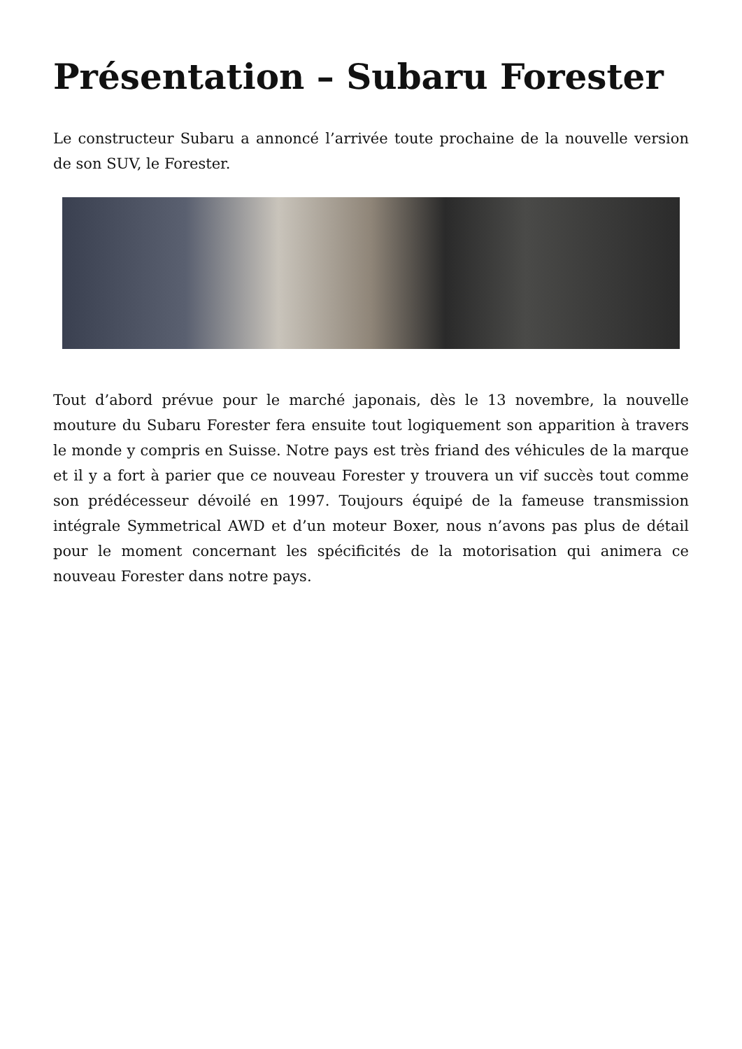Présentation – Subaru Forester
Le constructeur Subaru a annoncé l’arrivée toute prochaine de la nouvelle version de son SUV, le Forester.
Tout d’abord prévue pour le marché japonais, dès le 13 novembre, la nouvelle mouture du Subaru Forester fera ensuite tout logiquement son apparition à travers le monde y compris en Suisse. Notre pays est très friand des véhicules de la marque et il y a fort à parier que ce nouveau Forester y trouvera un vif succès tout comme son prédécesseur dévoilé en 1997. Toujours équipé de la fameuse transmission intégrale Symmetrical AWD et d’un moteur Boxer, nous n’avons pas plus de détail pour le moment concernant les spécificités de la motorisation qui animera ce nouveau Forester dans notre pays.